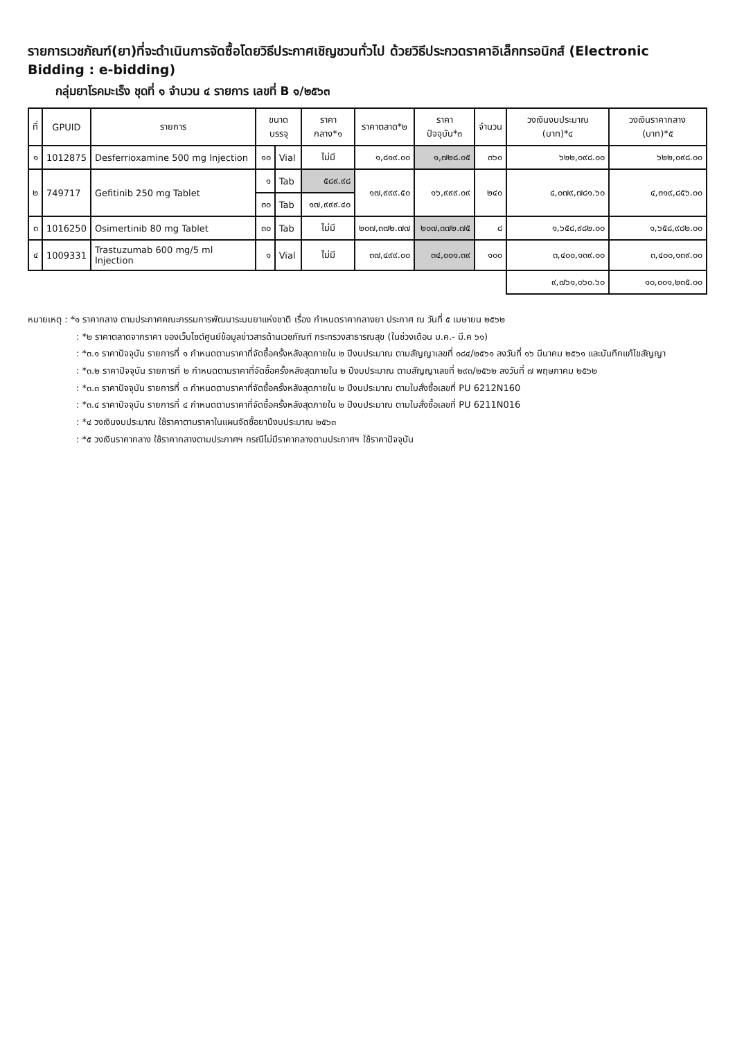รายการเวชภัณฑ์(ยา)ที่จะดำเนินการจัดซื้อโดยวิธีประกาศเชิญชวนทั่วไป ด้วยวิธีประกวดราคาอิเล็กทรอนิกส์ (Electronic Bidding : e-bidding)
กลุ่มยาโรคมะเร็ง ชุดที่ ๑ จำนวน ๔ รายการ เลขที่ B ๑/๒๕๖๓
| ที่ | GPUID | รายการ | ขนาดบรรจุ | | ราคากลาง*๑ | ราคาตลาด*๒ | ราคาปัจจุบัน*๓ | จำนวน | วงเงินงบประมาณ (บาท)*๔ | วงเงินราคากลาง (บาท)*๕ |
| --- | --- | --- | --- | --- | --- | --- | --- | --- | --- | --- |
| ๑ | 1012875 | Desferrioxamine 500 mg Injection | ๑๐ | Vial | ไม่มี | ๑,๘๑๙.๐๐ | ๑,๗๒๘.๐๕ | ๓๖๐ | ๖๒๒,๐๙๘.๐๐ | ๖๒๒,๐๙๘.๐๐ |
| ๒ | 749717 | Gefitinib 250 mg Tablet | ๑ | Tab | ๕๘๙.๙๘ | ๑๗,๙๙๙.๕๐ | ๑๖,๙๙๙.๐๙ | ๒๔๐ | ๔,๐๗๙,๗๘๑.๖๐ | ๔,๓๑๙,๘๕๖.๐๐ |
| | | | ๓๐ | Tab | ๑๗,๙๙๙.๔๐ | | | | | |
| ๓ | 1016250 | Osimertinib 80 mg Tablet | ๓๐ | Tab | ไม่มี | ๒๐๗,๓๗๒.๗๗ | ๒๐๗,๓๗๒.๗๕ | ๘ | ๑,๖๕๘,๙๘๒.๐๐ | ๑,๖๕๘,๙๘๒.๐๐ |
| ๔ | 1009331 | Trastuzumab 600 mg/5 ml Injection | ๑ | Vial | ไม่มี | ๓๗,๔๙๙.๐๐ | ๓๔,๐๐๑.๓๙ | ๑๐๐ | ๓,๔๐๐,๑๓๙.๐๐ | ๓,๔๐๐,๑๓๙.๐๐ |
| | | | | | | | | | ๙,๗๖๑,๐๖๐.๖๐ | ๑๐,๐๐๑,๒๓๕.๐๐ |
หมายเหตุ : *๑ ราคากลาง ตามประกาศคณะกรรมการพัฒนาระบบยาแห่งชาติ เรื่อง กำหนดราคากลางยา ประกาศ ณ วันที่ ๕ เมษายน ๒๕๖๒
: *๒ ราคาตลาดจากราคา ของเว็บไซต์ศูนย์ข้อมูลข่าวสารด้านเวชภัณฑ์ กระทรวงสาธารณสุข (ในช่วงเดือน ม.ค.- มี.ค ๖๑)
: *๓.๑ ราคาปัจจุบัน รายการที่ ๑ กำหนดตามราคาที่จัดซื้อครั้งหลังสุดภายใน ๒ ปีงบประมาณ ตามสัญญาเลขที่ ๐๘๔/๒๕๖๑ ลงวันที่ ๑๖ มีนาคม ๒๕๖๑ และบันทึกแก้ไขสัญญา
: *๓.๒ ราคาปัจจุบัน รายการที่ ๒ กำหนดตามราคาที่จัดซื้อครั้งหลังสุดภายใน ๒ ปีงบประมาณ ตามสัญญาเลขที่ ๒๙๓/๒๕๖๒ ลงวันที่ ๗ พฤษภาคม ๒๕๖๒
: *๓.๓ ราคาปัจจุบัน รายการที่ ๓ กำหนดตามราคาที่จัดซื้อครั้งหลังสุดภายใน ๒ ปีงบประมาณ ตามใบสั่งซื้อเลขที่ PU 6212N160
: *๓.๔ ราคาปัจจุบัน รายการที่ ๔ กำหนดตามราคาที่จัดซื้อครั้งหลังสุดภายใน ๒ ปีงบประมาณ ตามใบสั่งซื้อเลขที่ PU 6211N016
: *๔ วงเงินงบประมาณ ใช้ราคาตามราคาในแผนจัดซื้อยาปีงบประมาณ ๒๕๖๓
: *๕ วงเงินราคากลาง ใช้ราคากลางตามประกาศฯ กรณีไม่มีราคากลางตามประกาศฯ ใช้ราคาปัจจุบัน